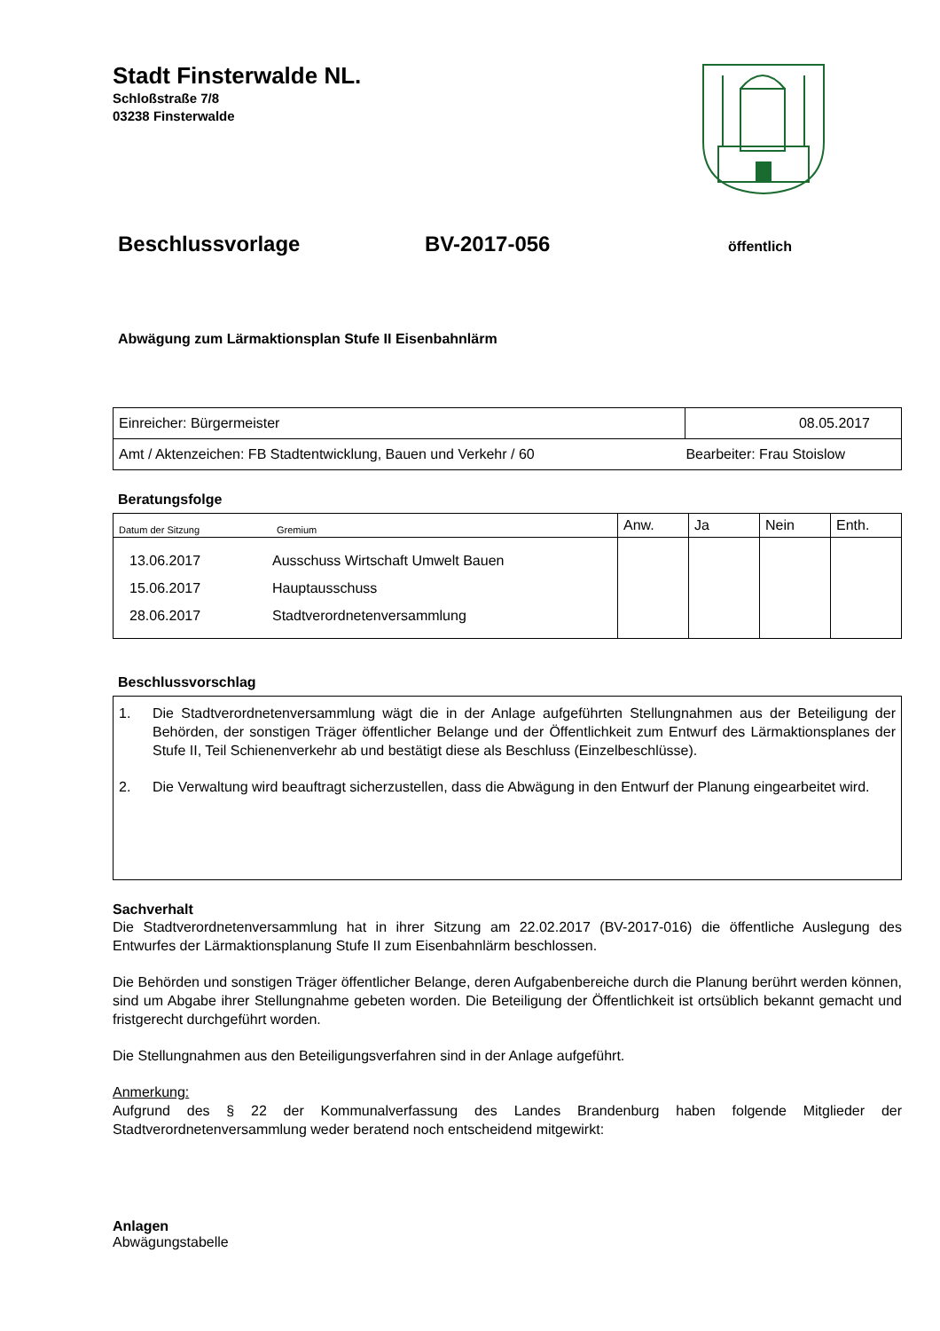Stadt Finsterwalde NL.
Schloßstraße 7/8
03238 Finsterwalde
Beschlussvorlage BV-2017-056 öffentlich
Abwägung zum Lärmaktionsplan Stufe II Eisenbahnlärm
| Einreicher: Bürgermeister | 08.05.2017 |
| Amt / Aktenzeichen: FB Stadtentwicklung, Bauen und Verkehr / 60 | Bearbeiter: Frau Stoislow |
Beratungsfolge
| Datum der Sitzung Gremium | | Anw. | Ja | Nein | Enth. |
| --- | --- | --- | --- | --- | --- |
| 13.06.2017 15.06.2017 28.06.2017 | Ausschuss Wirtschaft Umwelt Bauen Hauptausschuss Stadtverordnetenversammlung | | | | |
Beschlussvorschlag
1. Die Stadtverordnetenversammlung wägt die in der Anlage aufgeführten Stellungnahmen aus der Beteiligung der Behörden, der sonstigen Träger öffentlicher Belange und der Öffentlichkeit zum Entwurf des Lärmaktionsplanes der Stufe II, Teil Schienenverkehr ab und bestätigt diese als Beschluss (Einzelbeschlüsse).
2. Die Verwaltung wird beauftragt sicherzustellen, dass die Abwägung in den Entwurf der Planung eingearbeitet wird.
Sachverhalt
Die Stadtverordnetenversammlung hat in ihrer Sitzung am 22.02.2017 (BV-2017-016) die öffentliche Auslegung des Entwurfes der Lärmaktionsplanung Stufe II zum Eisenbahnlärm beschlossen.
Die Behörden und sonstigen Träger öffentlicher Belange, deren Aufgabenbereiche durch die Planung berührt werden können, sind um Abgabe ihrer Stellungnahme gebeten worden. Die Beteiligung der Öffentlichkeit ist ortsüblich bekannt gemacht und fristgerecht durchgeführt worden.
Die Stellungnahmen aus den Beteiligungsverfahren sind in der Anlage aufgeführt.
Anmerkung:
Aufgrund des § 22 der Kommunalverfassung des Landes Brandenburg haben folgende Mitglieder der Stadtverordnetenversammlung weder beratend noch entscheidend mitgewirkt:
Anlagen
Abwägungstabelle